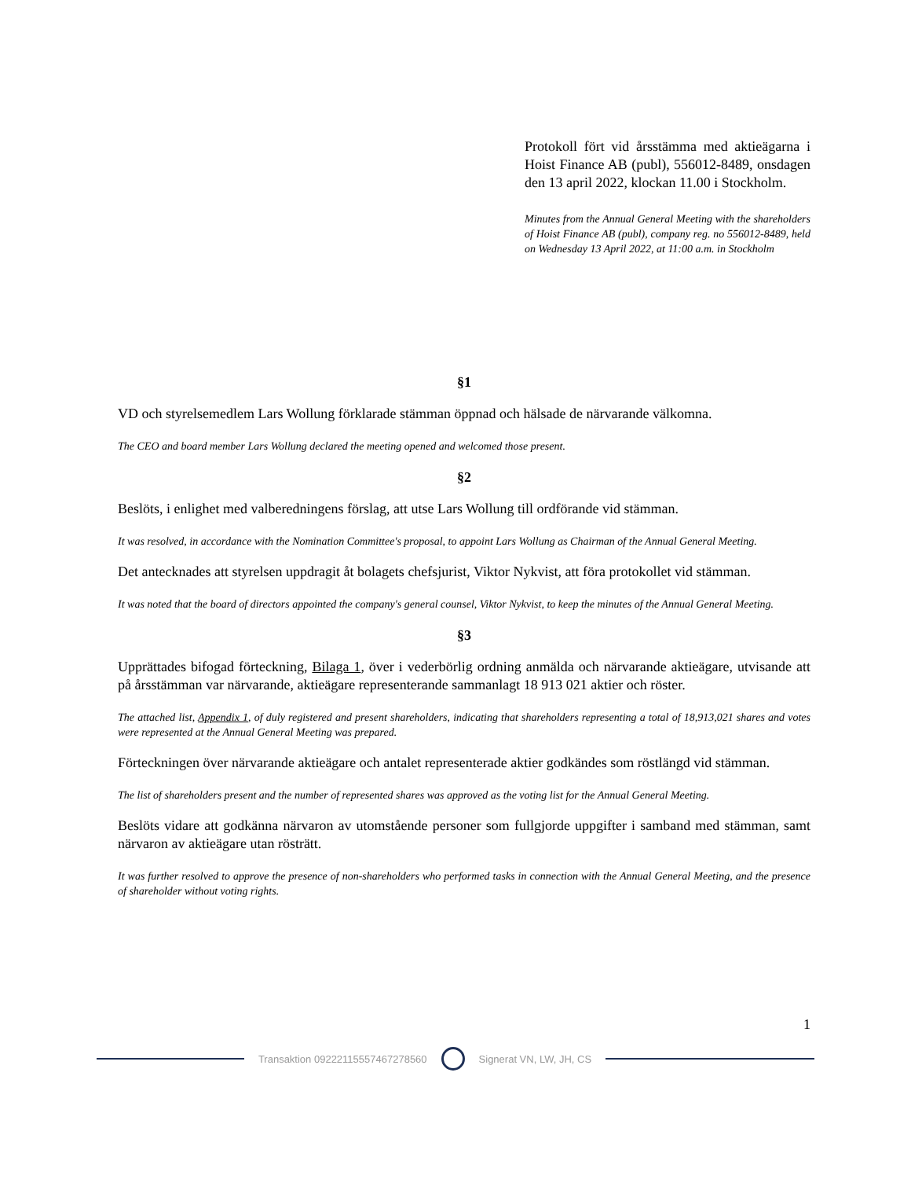Protokoll fört vid årsstämma med aktieägarna i Hoist Finance AB (publ), 556012-8489, onsdagen den 13 april 2022, klockan 11.00 i Stockholm.
Minutes from the Annual General Meeting with the shareholders of Hoist Finance AB (publ), company reg. no 556012-8489, held on Wednesday 13 April 2022, at 11:00 a.m. in Stockholm
§1
VD och styrelsemedlem Lars Wollung förklarade stämman öppnad och hälsade de närvarande välkomna.
The CEO and board member Lars Wollung declared the meeting opened and welcomed those present.
§2
Beslöts, i enlighet med valberedningens förslag, att utse Lars Wollung till ordförande vid stämman.
It was resolved, in accordance with the Nomination Committee's proposal, to appoint Lars Wollung as Chairman of the Annual General Meeting.
Det antecknades att styrelsen uppdragit åt bolagets chefsjurist, Viktor Nykvist, att föra protokollet vid stämman.
It was noted that the board of directors appointed the company's general counsel, Viktor Nykvist, to keep the minutes of the Annual General Meeting.
§3
Upprättades bifogad förteckning, Bilaga 1, över i vederbörlig ordning anmälda och närvarande aktieägare, utvisande att på årsstämman var närvarande, aktieägare representerande sammanlagt 18 913 021 aktier och röster.
The attached list, Appendix 1, of duly registered and present shareholders, indicating that shareholders representing a total of 18,913,021 shares and votes were represented at the Annual General Meeting was prepared.
Förteckningen över närvarande aktieägare och antalet representerade aktier godkändes som röstlängd vid stämman.
The list of shareholders present and the number of represented shares was approved as the voting list for the Annual General Meeting.
Beslöts vidare att godkänna närvaron av utomstående personer som fullgjorde uppgifter i samband med stämman, samt närvaron av aktieägare utan rösträtt.
It was further resolved to approve the presence of non-shareholders who performed tasks in connection with the Annual General Meeting, and the presence of shareholder without voting rights.
1
Transaktion 09222115557467278560
Signerat VN, LW, JH, CS